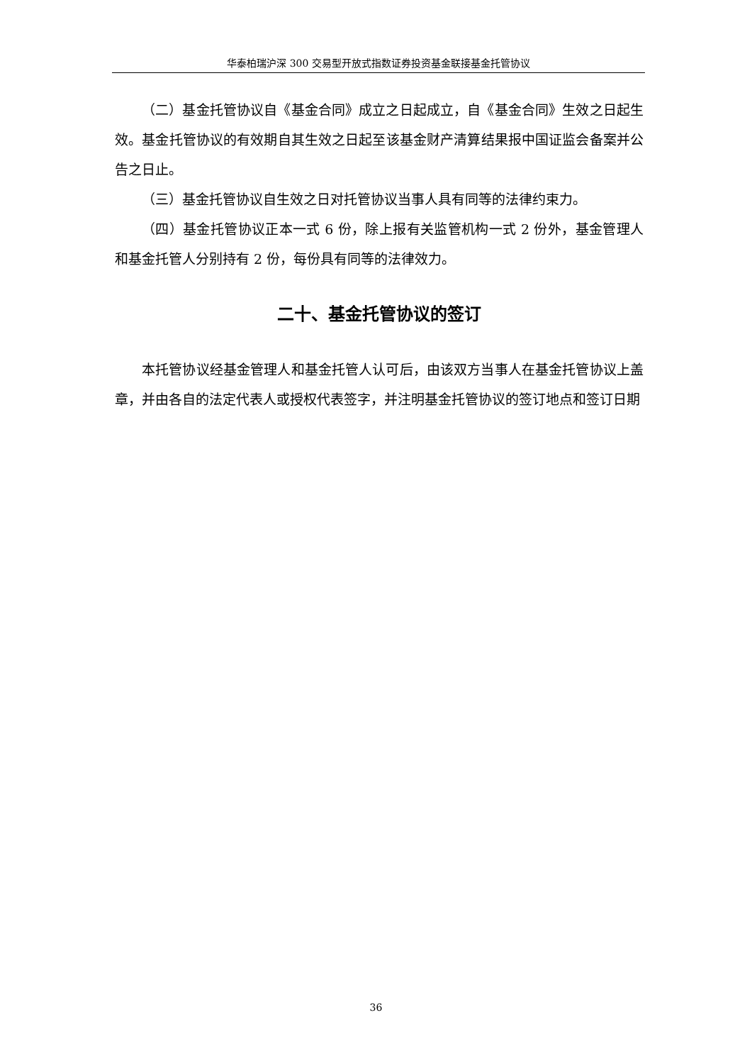华泰柏瑞沪深 300 交易型开放式指数证券投资基金联接基金托管协议
（二）基金托管协议自《基金合同》成立之日起成立，自《基金合同》生效之日起生效。基金托管协议的有效期自其生效之日起至该基金财产清算结果报中国证监会备案并公告之日止。
（三）基金托管协议自生效之日对托管协议当事人具有同等的法律约束力。
（四）基金托管协议正本一式 6 份，除上报有关监管机构一式 2 份外，基金管理人和基金托管人分别持有 2 份，每份具有同等的法律效力。
二十、基金托管协议的签订
本托管协议经基金管理人和基金托管人认可后，由该双方当事人在基金托管协议上盖章，并由各自的法定代表人或授权代表签字，并注明基金托管协议的签订地点和签订日期
36